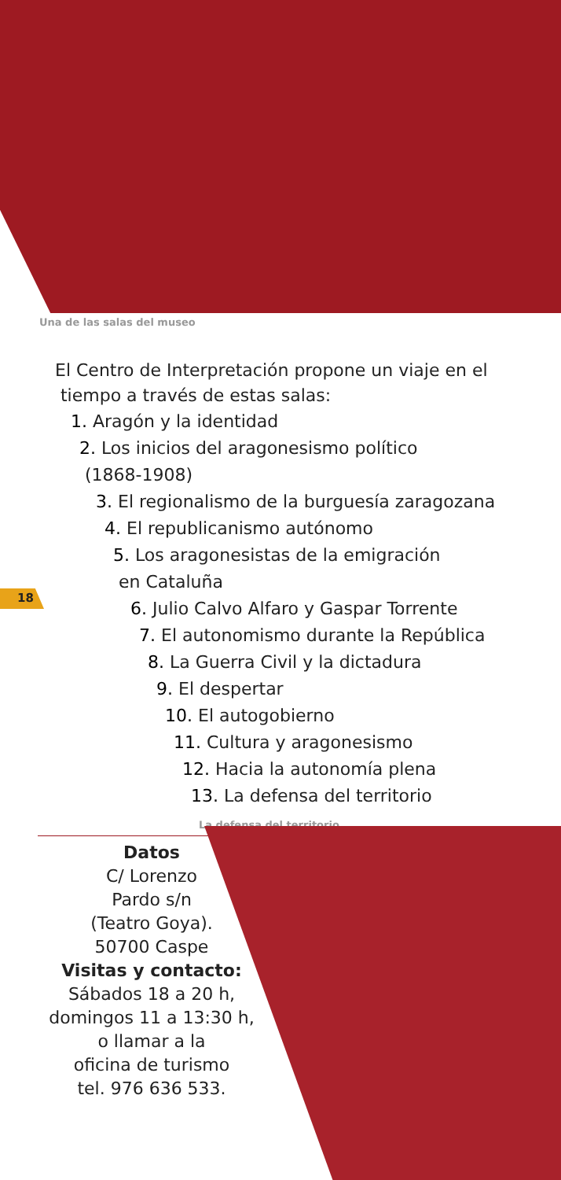Una de las salas del museo
El Centro de Interpretación propone un viaje en el
tiempo a través de estas salas:
1. Aragón y la identidad
2. Los inicios del aragonesismo político
(1868-1908)
3. El regionalismo de la burguesía zaragozana
4. El republicanismo autónomo
5. Los aragonesistas de la emigración
en Cataluña
6. Julio Calvo Alfaro y Gaspar Torrente
7. El autonomismo durante la República
8. La Guerra Civil y la dictadura
9. El despertar
10. El autogobierno
11. Cultura y aragonesismo
12. Hacia la autonomía plena
13. La defensa del territorio
18
La defensa del territorio
Datos
C/ Lorenzo
Pardo s/n
(Teatro Goya).
50700 Caspe
Visitas y contacto:
Sábados 18 a 20 h,
domingos 11 a 13:30 h,
o llamar a la
oficina de turismo
tel. 976 636 533.